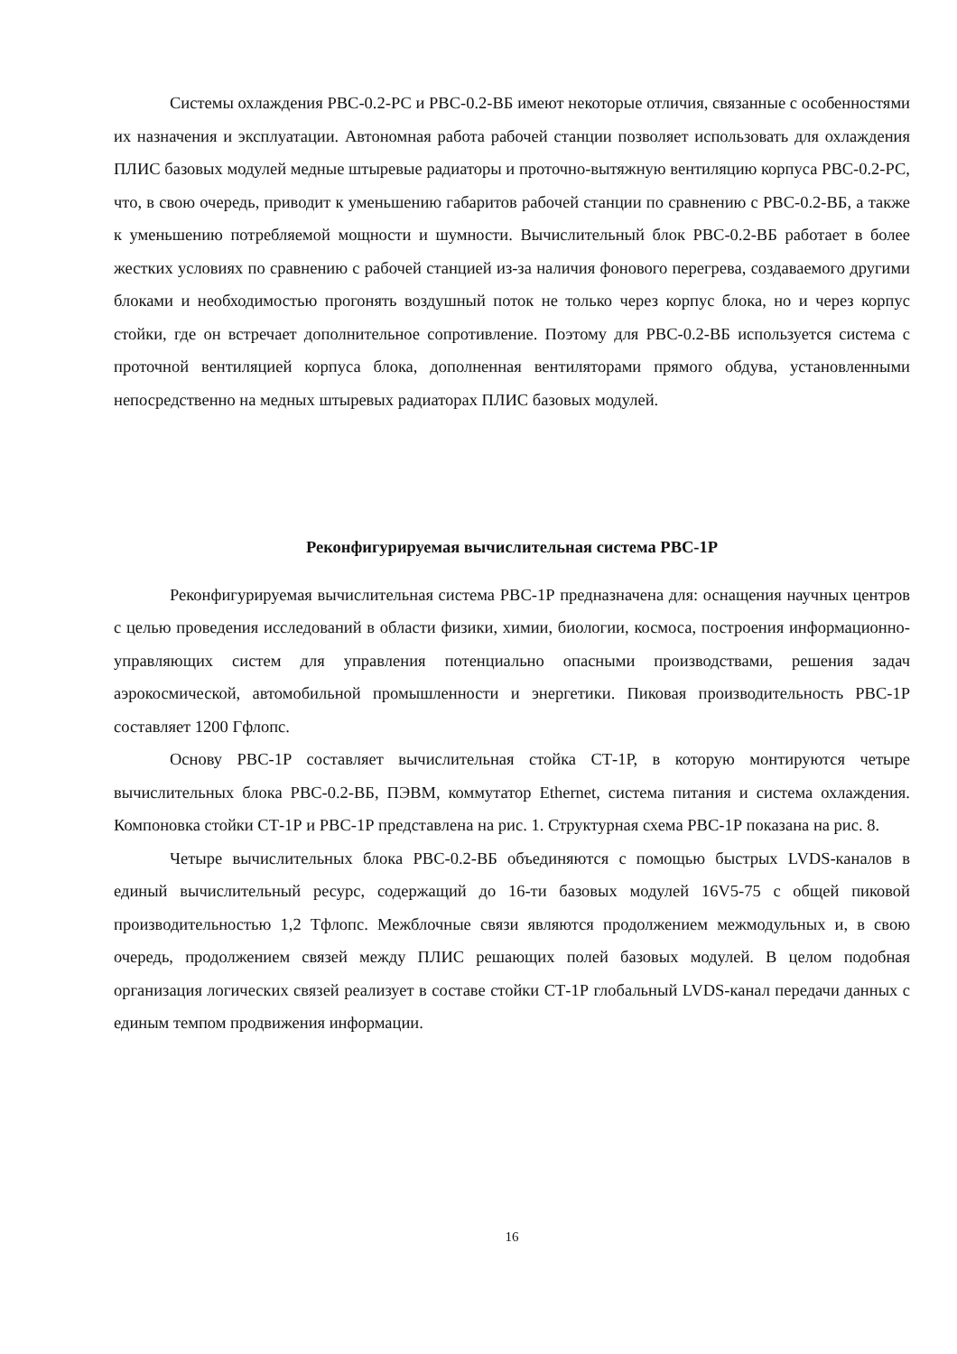Системы охлаждения РВС-0.2-РС и РВС-0.2-ВБ имеют некоторые отличия, связанные с особенностями их назначения и эксплуатации. Автономная работа рабочей станции позволяет использовать для охлаждения ПЛИС базовых модулей медные штыревые радиаторы и проточно-вытяжную вентиляцию корпуса РВС-0.2-РС, что, в свою очередь, приводит к уменьшению габаритов рабочей станции по сравнению с РВС-0.2-ВБ, а также к уменьшению потребляемой мощности и шумности. Вычислительный блок РВС-0.2-ВБ работает в более жестких условиях по сравнению с рабочей станцией из-за наличия фонового перегрева, создаваемого другими блоками и необходимостью прогонять воздушный поток не только через корпус блока, но и через корпус стойки, где он встречает дополнительное сопротивление. Поэтому для РВС-0.2-ВБ используется система с проточной вентиляцией корпуса блока, дополненная вентиляторами прямого обдува, установленными непосредственно на медных штыревых радиаторах ПЛИС базовых модулей.
Реконфигурируемая вычислительная система РВС-1Р
Реконфигурируемая вычислительная система РВС-1Р предназначена для: оснащения научных центров с целью проведения исследований в области физики, химии, биологии, космоса, построения информационно-управляющих систем для управления потенциально опасными производствами, решения задач аэрокосмической, автомобильной промышленности и энергетики. Пиковая производительность РВС-1Р составляет 1200 Гфлопс.
Основу РВС-1Р составляет вычислительная стойка СТ-1Р, в которую монтируются четыре вычислительных блока РВС-0.2-ВБ, ПЭВМ, коммутатор Ethernet, система питания и система охлаждения. Компоновка стойки СТ-1Р и РВС-1Р представлена на рис. 1. Структурная схема РВС-1Р показана на рис. 8.
Четыре вычислительных блока РВС-0.2-ВБ объединяются с помощью быстрых LVDS-каналов в единый вычислительный ресурс, содержащий до 16-ти базовых модулей 16V5-75 с общей пиковой производительностью 1,2 Тфлопс. Межблочные связи являются продолжением межмодульных и, в свою очередь, продолжением связей между ПЛИС решающих полей базовых модулей. В целом подобная организация логических связей реализует в составе стойки СТ-1Р глобальный LVDS-канал передачи данных с единым темпом продвижения информации.
16